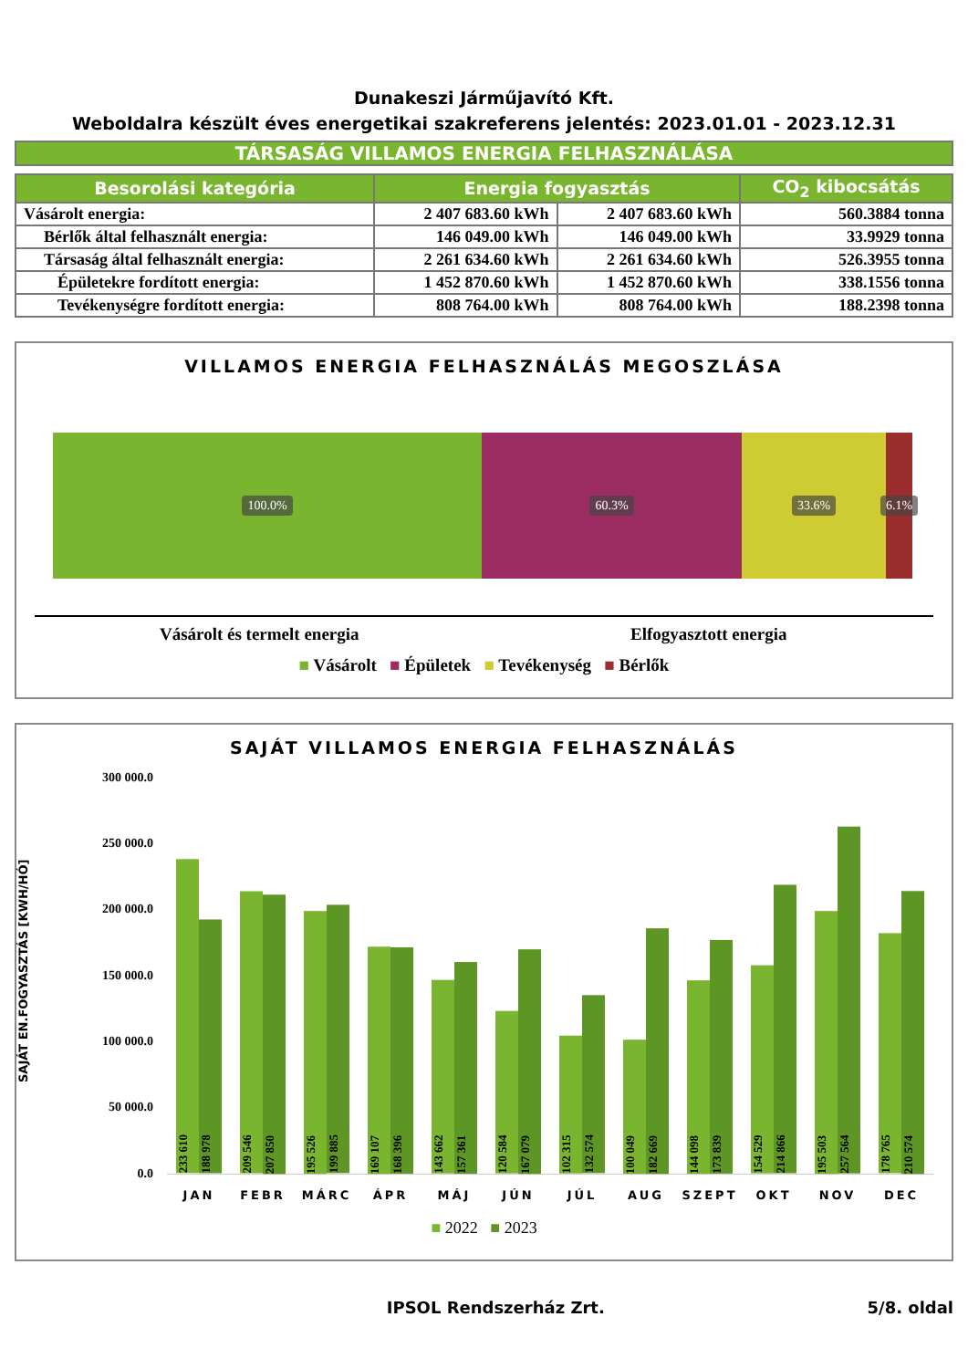Dunakeszi Járműjavító Kft.
Weboldalra készült éves energetikai szakreferens jelentés: 2023.01.01 - 2023.12.31
TÁRSASÁG VILLAMOS ENERGIA FELHASZNÁLÁSA
| Besorolási kategória | Energia fogyasztás | | CO<sub>2</sub> kibocsátás |
| --- | --- | --- | --- |
| Vásárolt energia: | 2 407 683.60 kWh | 2 407 683.60 kWh | 560.3884 tonna |
| Bérlők által felhasznált energia: | 146 049.00 kWh | 146 049.00 kWh | 33.9929 tonna |
| Társaság által felhasznált energia: | 2 261 634.60 kWh | 2 261 634.60 kWh | 526.3955 tonna |
| Épületekre fordított energia: | 1 452 870.60 kWh | 1 452 870.60 kWh | 338.1556 tonna |
| Tevékenységre fordított energia: | 808 764.00 kWh | 808 764.00 kWh | 188.2398 tonna |
VILLAMOS ENERGIA FELHASZNÁLÁS MEGOSZLÁSA
100.0% 60.3% 33.6%
6.1%
Vásárolt és termelt energia Elfogyasztott energia
■ Vásárolt ■ Épületek ■ Tevékenység ■ Bérlők
SAJÁT VILLAMOS ENERGIA FELHASZNÁLÁS
SAJÁT EN.FOGYASZTÁS [KWH/HÓ]
300 000.0
250 000.0
200 000.0
150 000.0
100 000.0
50 000.0
0.0
233 610
188 978
209 546
207 850
195 526
199 885
169 107
168 396
143 662
157 361
120 584
167 079
102 315
132 574
100 049
182 669
144 098
173 839
154 529
214 866
195 503
257 564
178 765
210 574
JAN FEBR MÁRC ÁPR MÁJ JÚN JÚL AUG SZEPT OKT NOV DEC
■ 2022 ■ 2023
IPSOL Rendszerház Zrt. 5/8. oldal